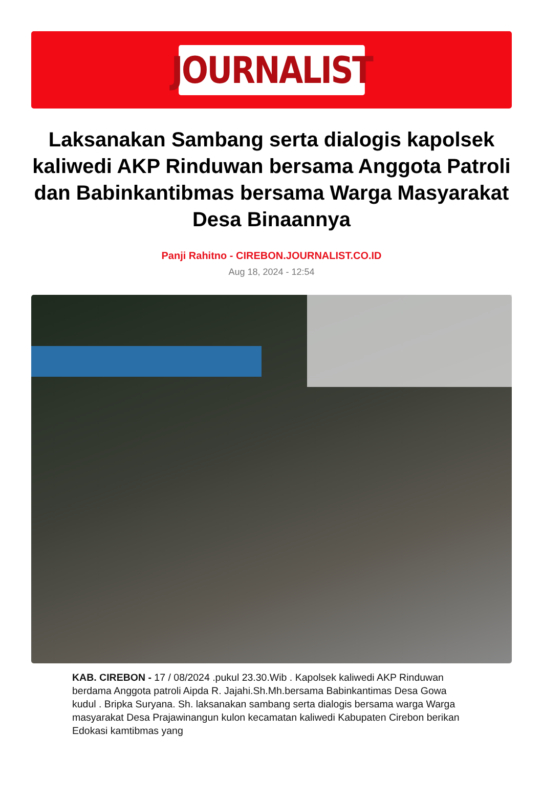JOURNALIST
Laksanakan Sambang serta dialogis kapolsek kaliwedi AKP Rinduwan bersama Anggota Patroli dan Babinkantibmas bersama Warga Masyarakat Desa Binaannya
Panji Rahitno - CIREBON.JOURNALIST.CO.ID
Aug 18, 2024 - 12:54
KAB. CIREBON - 17 / 08/2024 .pukul 23.30.Wib . Kapolsek kaliwedi AKP Rinduwan berdama Anggota patroli Aipda R. Jajahi.Sh.Mh.bersama Babinkantimas Desa Gowa kudul . Bripka Suryana. Sh. laksanakan sambang serta dialogis bersama warga Warga masyarakat Desa Prajawinangun kulon kecamatan kaliwedi Kabupaten Cirebon berikan Edokasi kamtibmas yang